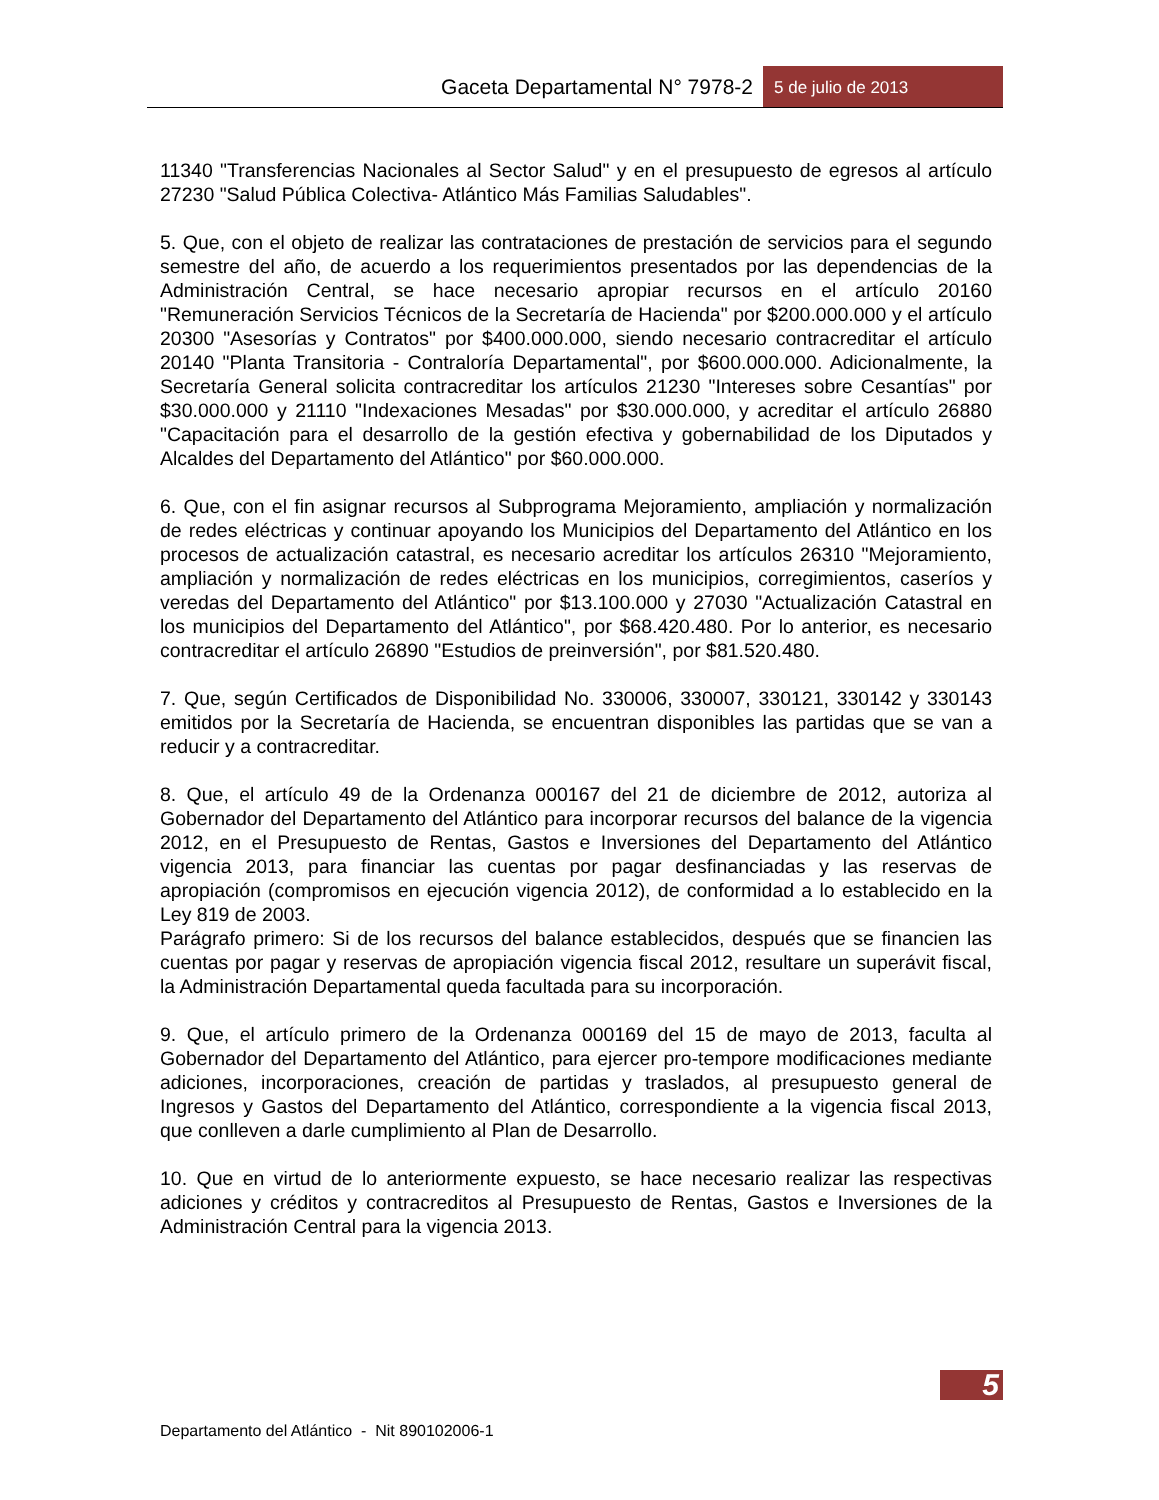Gaceta Departamental N° 7978-2 5 de julio de 2013
11340 "Transferencias Nacionales al Sector Salud" y en el presupuesto de egresos al artículo 27230 "Salud Pública Colectiva- Atlántico Más Familias Saludables".
5. Que, con el objeto de realizar las contrataciones de prestación de servicios para el segundo semestre del año, de acuerdo a los requerimientos presentados por las dependencias de la Administración Central, se hace necesario apropiar recursos en el artículo 20160 "Remuneración Servicios Técnicos de la Secretaría de Hacienda" por $200.000.000 y el artículo 20300 "Asesorías y Contratos" por $400.000.000, siendo necesario contracreditar el artículo 20140 "Planta Transitoria - Contraloría Departamental", por $600.000.000. Adicionalmente, la Secretaría General solicita contracreditar los artículos 21230 "Intereses sobre Cesantías" por $30.000.000 y 21110 "Indexaciones Mesadas" por $30.000.000, y acreditar el artículo 26880 "Capacitación para el desarrollo de la gestión efectiva y gobernabilidad de los Diputados y Alcaldes del Departamento del Atlántico" por $60.000.000.
6. Que, con el fin asignar recursos al Subprograma Mejoramiento, ampliación y normalización de redes eléctricas y continuar apoyando los Municipios del Departamento del Atlántico en los procesos de actualización catastral, es necesario acreditar los artículos 26310 "Mejoramiento, ampliación y normalización de redes eléctricas en los municipios, corregimientos, caseríos y veredas del Departamento del Atlántico" por $13.100.000 y 27030 "Actualización Catastral en los municipios del Departamento del Atlántico", por $68.420.480. Por lo anterior, es necesario contracreditar el artículo 26890 "Estudios de preinversión", por $81.520.480.
7. Que, según Certificados de Disponibilidad No. 330006, 330007, 330121, 330142 y 330143 emitidos por la Secretaría de Hacienda, se encuentran disponibles las partidas que se van a reducir y a contracreditar.
8. Que, el artículo 49 de la Ordenanza 000167 del 21 de diciembre de 2012, autoriza al Gobernador del Departamento del Atlántico para incorporar recursos del balance de la vigencia 2012, en el Presupuesto de Rentas, Gastos e Inversiones del Departamento del Atlántico vigencia 2013, para financiar las cuentas por pagar desfinanciadas y las reservas de apropiación (compromisos en ejecución vigencia 2012), de conformidad a lo establecido en la Ley 819 de 2003.
Parágrafo primero: Si de los recursos del balance establecidos, después que se financien las cuentas por pagar y reservas de apropiación vigencia fiscal 2012, resultare un superávit fiscal, la Administración Departamental queda facultada para su incorporación.
9. Que, el artículo primero de la Ordenanza 000169 del 15 de mayo de 2013, faculta al Gobernador del Departamento del Atlántico, para ejercer pro-tempore modificaciones mediante adiciones, incorporaciones, creación de partidas y traslados, al presupuesto general de Ingresos y Gastos del Departamento del Atlántico, correspondiente a la vigencia fiscal 2013, que conlleven a darle cumplimiento al Plan de Desarrollo.
10. Que en virtud de lo anteriormente expuesto, se hace necesario realizar las respectivas adiciones y créditos y contracreditos al Presupuesto de Rentas, Gastos e Inversiones de la Administración Central para la vigencia 2013.
5
Departamento del Atlántico - Nit 890102006-1